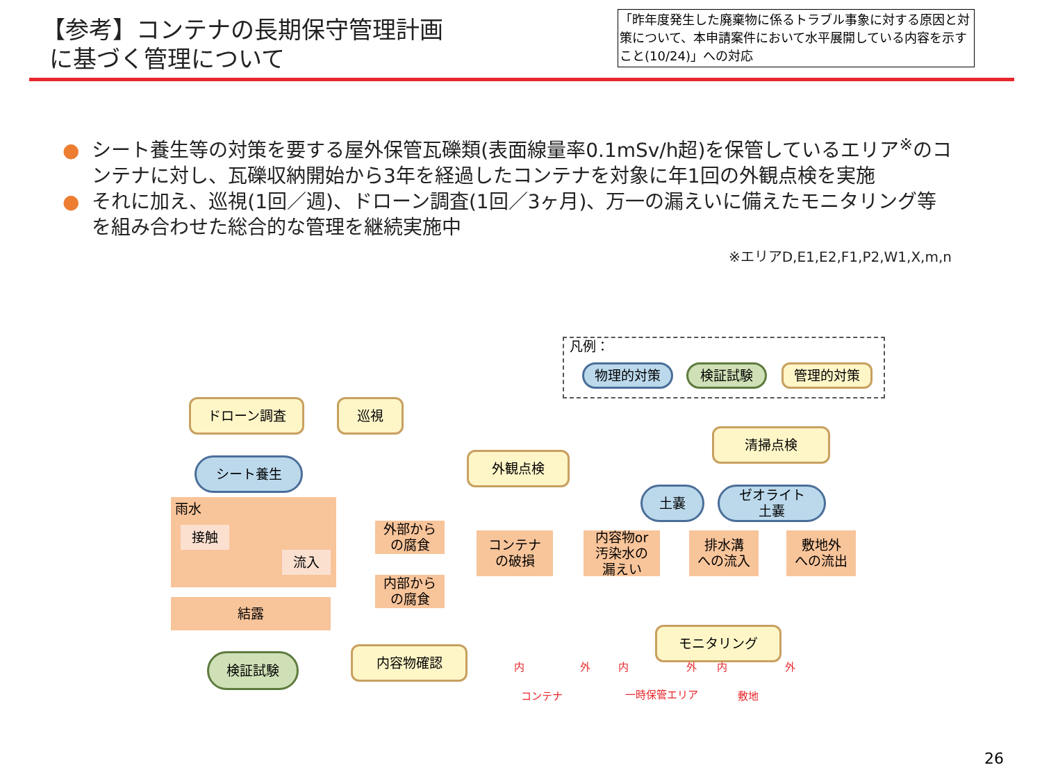【参考】コンテナの長期保守管理計画
に基づく管理について
「昨年度発生した廃棄物に係るトラブル事象に対する原因と対策について、本申請案件において水平展開している内容を示すこと(10/24)」への対応
● シート養生等の対策を要する屋外保管瓦礫類(表面線量率0.1mSv/h超)を保管しているエリア<sup>※</sup>のコンテナに対し、瓦礫収納開始から3年を経過したコンテナを対象に年1回の外観点検を実施
● それに加え、巡視(1回／週)、ドローン調査(1回／3ヶ月)、万一の漏えいに備えたモニタリング等を組み合わせた総合的な管理を継続実施中
※エリアD,E1,E2,F1,P2,W1,X,m,n
凡例：
物理的対策 検証試験 管理的対策
ドローン調査 巡視
外観点検
清掃点検
シート養生
土嚢
ゼオライト
土嚢
雨水
接触
流入
結露
検証試験
外部から
の腐食
内部から
の腐食
内容物確認
コンテナ
の破損
内容物or
汚染水の
漏えい
排水溝
への流入
敷地外
への流出
モニタリング
内 外
コンテナ
内 外
一時保管エリア
内 外
敷地
26